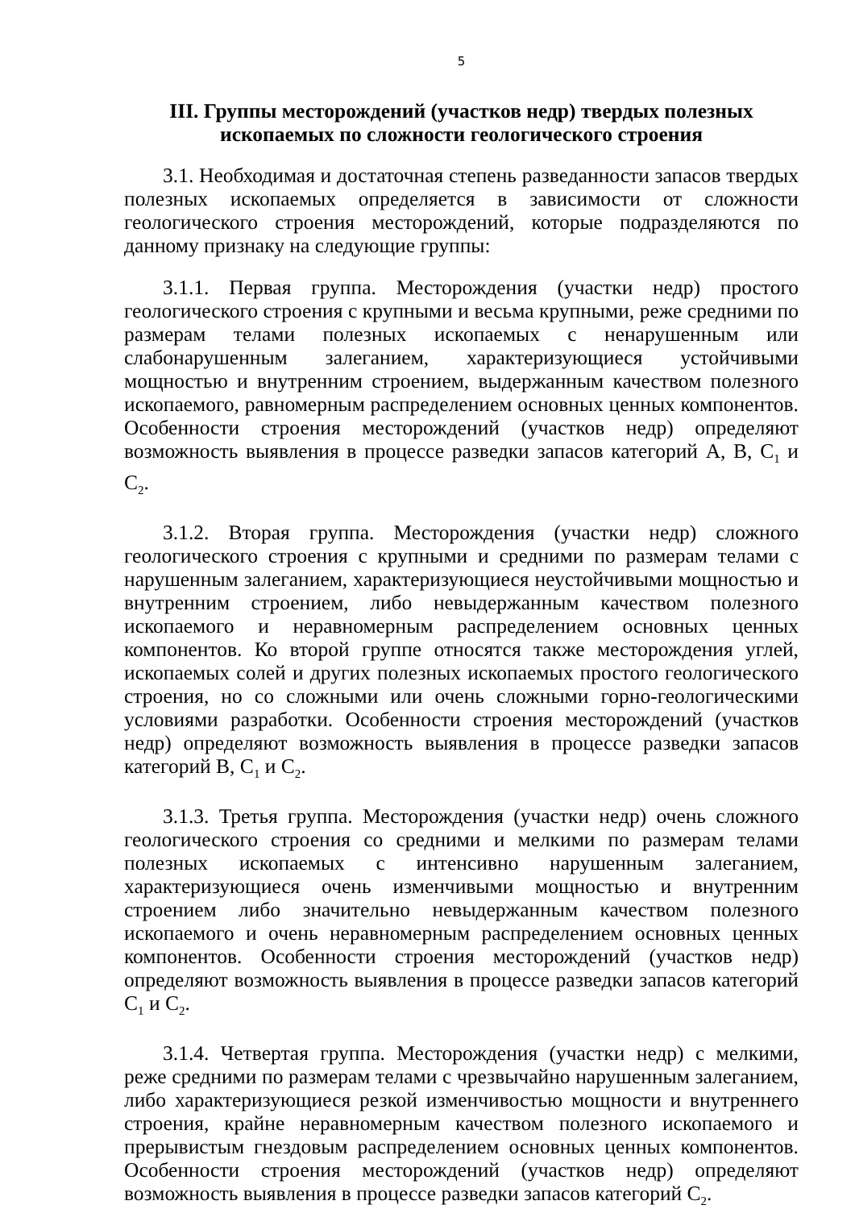5
III. Группы месторождений (участков недр) твердых полезных ископаемых по сложности геологического строения
3.1. Необходимая и достаточная степень разведанности запасов твердых полезных ископаемых определяется в зависимости от сложности геологического строения месторождений, которые подразделяются по данному признаку на следующие группы:
3.1.1. Первая группа. Месторождения (участки недр) простого геологического строения с крупными и весьма крупными, реже средними по размерам телами полезных ископаемых с ненарушенным или слабонарушенным залеганием, характеризующиеся устойчивыми мощностью и внутренним строением, выдержанным качеством полезного ископаемого, равномерным распределением основных ценных компонентов. Особенности строения месторождений (участков недр) определяют возможность выявления в процессе разведки запасов категорий А, В, С<sub>1</sub> и С<sub>2</sub>.
3.1.2. Вторая группа. Месторождения (участки недр) сложного геологического строения с крупными и средними по размерам телами с нарушенным залеганием, характеризующиеся неустойчивыми мощностью и внутренним строением, либо невыдержанным качеством полезного ископаемого и неравномерным распределением основных ценных компонентов. Ко второй группе относятся также месторождения углей, ископаемых солей и других полезных ископаемых простого геологического строения, но со сложными или очень сложными горно-геологическими условиями разработки. Особенности строения месторождений (участков недр) определяют возможность выявления в процессе разведки запасов категорий В, С<sub>1</sub> и С<sub>2</sub>.
3.1.3. Третья группа. Месторождения (участки недр) очень сложного геологического строения со средними и мелкими по размерам телами полезных ископаемых с интенсивно нарушенным залеганием, характеризующиеся очень изменчивыми мощностью и внутренним строением либо значительно невыдержанным качеством полезного ископаемого и очень неравномерным распределением основных ценных компонентов. Особенности строения месторождений (участков недр) определяют возможность выявления в процессе разведки запасов категорий С<sub>1</sub> и С<sub>2</sub>.
3.1.4. Четвертая группа. Месторождения (участки недр) с мелкими, реже средними по размерам телами с чрезвычайно нарушенным залеганием, либо характеризующиеся резкой изменчивостью мощности и внутреннего строения, крайне неравномерным качеством полезного ископаемого и прерывистым гнездовым распределением основных ценных компонентов. Особенности строения месторождений (участков недр) определяют возможность выявления в процессе разведки запасов категорий С<sub>2</sub>.